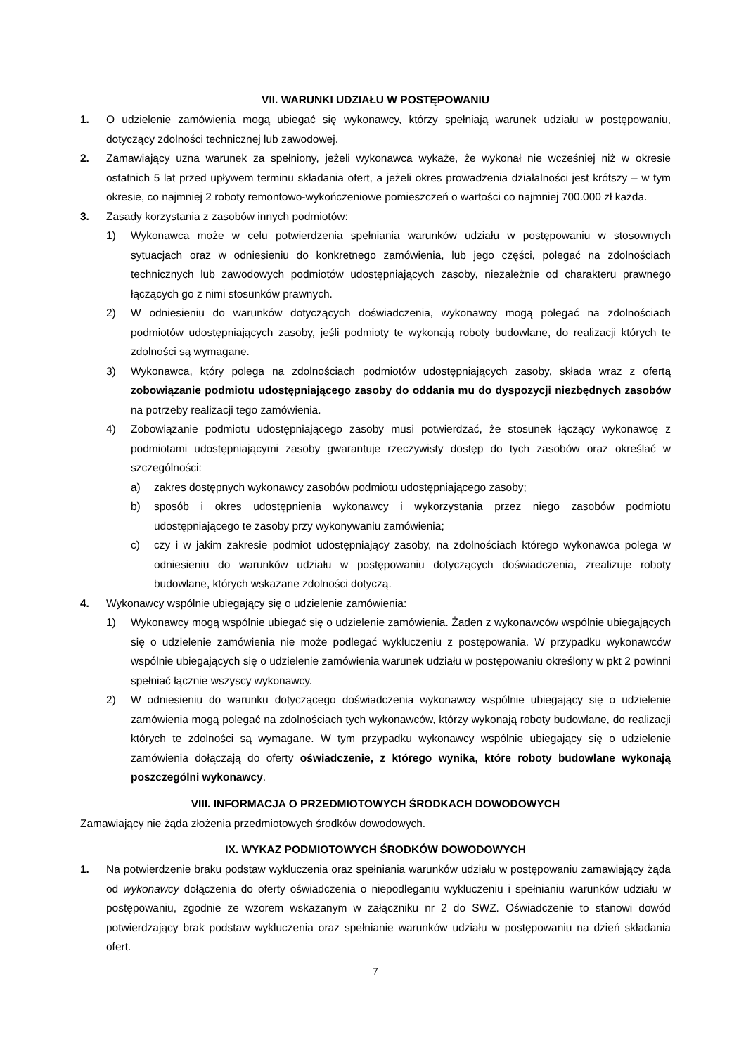VII. WARUNKI UDZIAŁU W POSTĘPOWANIU
1. O udzielenie zamówienia mogą ubiegać się wykonawcy, którzy spełniają warunek udziału w postępowaniu, dotyczący zdolności technicznej lub zawodowej.
2. Zamawiający uzna warunek za spełniony, jeżeli wykonawca wykaże, że wykonał nie wcześniej niż w okresie ostatnich 5 lat przed upływem terminu składania ofert, a jeżeli okres prowadzenia działalności jest krótszy – w tym okresie, co najmniej 2 roboty remontowo-wykończeniowe pomieszczeń o wartości co najmniej 700.000 zł każda.
3. Zasady korzystania z zasobów innych podmiotów:
1) Wykonawca może w celu potwierdzenia spełniania warunków udziału w postępowaniu w stosownych sytuacjach oraz w odniesieniu do konkretnego zamówienia, lub jego części, polegać na zdolnościach technicznych lub zawodowych podmiotów udostępniających zasoby, niezależnie od charakteru prawnego łączących go z nimi stosunków prawnych.
2) W odniesieniu do warunków dotyczących doświadczenia, wykonawcy mogą polegać na zdolnościach podmiotów udostępniających zasoby, jeśli podmioty te wykonają roboty budowlane, do realizacji których te zdolności są wymagane.
3) Wykonawca, który polega na zdolnościach podmiotów udostępniających zasoby, składa wraz z ofertą zobowiązanie podmiotu udostępniającego zasoby do oddania mu do dyspozycji niezbędnych zasobów na potrzeby realizacji tego zamówienia.
4) Zobowiązanie podmiotu udostępniającego zasoby musi potwierdzać, że stosunek łączący wykonawcę z podmiotami udostępniającymi zasoby gwarantuje rzeczywisty dostęp do tych zasobów oraz określać w szczególności:
a) zakres dostępnych wykonawcy zasobów podmiotu udostępniającego zasoby;
b) sposób i okres udostępnienia wykonawcy i wykorzystania przez niego zasobów podmiotu udostępniającego te zasoby przy wykonywaniu zamówienia;
c) czy i w jakim zakresie podmiot udostępniający zasoby, na zdolnościach którego wykonawca polega w odniesieniu do warunków udziału w postępowaniu dotyczących doświadczenia, zrealizuje roboty budowlane, których wskazane zdolności dotyczą.
4. Wykonawcy wspólnie ubiegający się o udzielenie zamówienia:
1) Wykonawcy mogą wspólnie ubiegać się o udzielenie zamówienia. Żaden z wykonawców wspólnie ubiegających się o udzielenie zamówienia nie może podlegać wykluczeniu z postępowania. W przypadku wykonawców wspólnie ubiegających się o udzielenie zamówienia warunek udziału w postępowaniu określony w pkt 2 powinni spełniać łącznie wszyscy wykonawcy.
2) W odniesieniu do warunku dotyczącego doświadczenia wykonawcy wspólnie ubiegający się o udzielenie zamówienia mogą polegać na zdolnościach tych wykonawców, którzy wykonają roboty budowlane, do realizacji których te zdolności są wymagane. W tym przypadku wykonawcy wspólnie ubiegający się o udzielenie zamówienia dołączają do oferty oświadczenie, z którego wynika, które roboty budowlane wykonają poszczególni wykonawcy.
VIII. INFORMACJA O PRZEDMIOTOWYCH ŚRODKACH DOWODOWYCH
Zamawiający nie żąda złożenia przedmiotowych środków dowodowych.
IX. WYKAZ PODMIOTOWYCH ŚRODKÓW DOWODOWYCH
1. Na potwierdzenie braku podstaw wykluczenia oraz spełniania warunków udziału w postępowaniu zamawiający żąda od wykonawcy dołączenia do oferty oświadczenia o niepodleganiu wykluczeniu i spełnianiu warunków udziału w postępowaniu, zgodnie ze wzorem wskazanym w załączniku nr 2 do SWZ. Oświadczenie to stanowi dowód potwierdzający brak podstaw wykluczenia oraz spełnianie warunków udziału w postępowaniu na dzień składania ofert.
7